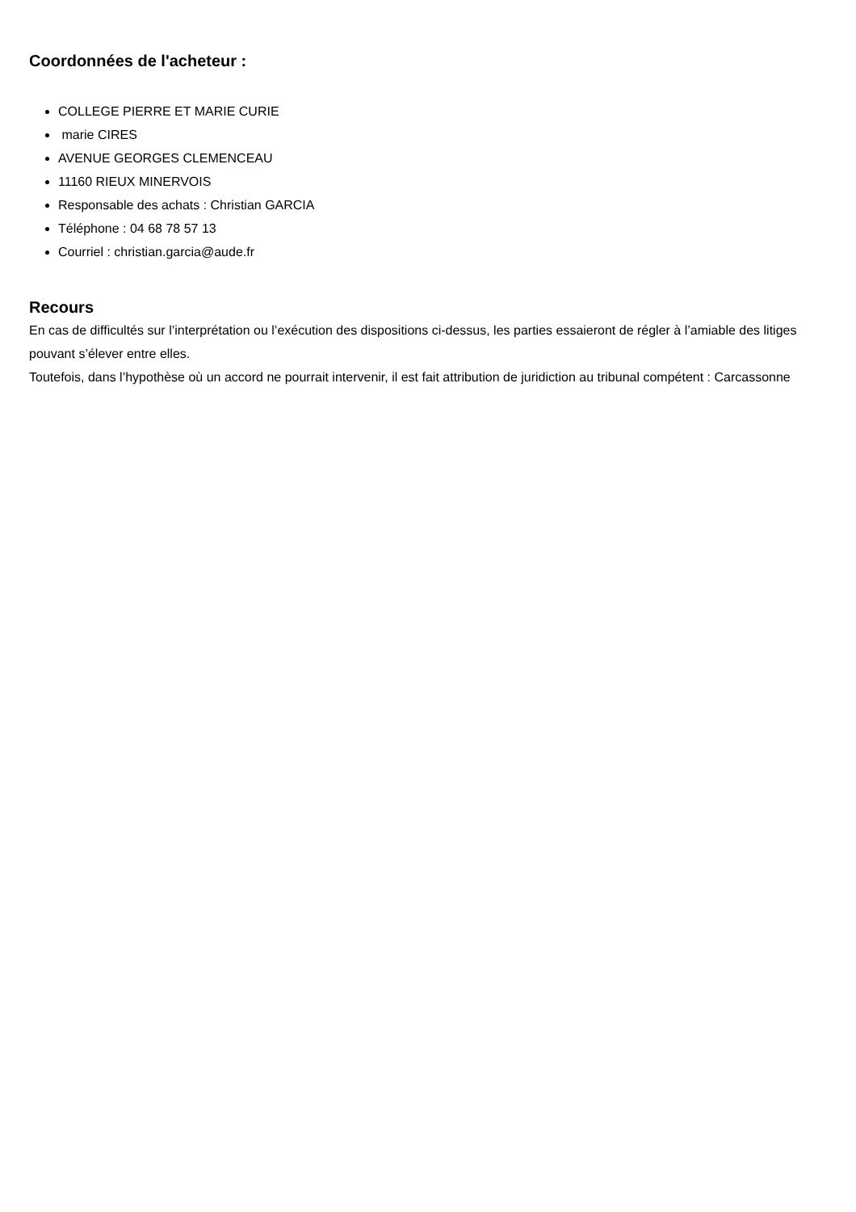Coordonnées de l'acheteur :
COLLEGE PIERRE ET MARIE CURIE
marie CIRES
AVENUE GEORGES CLEMENCEAU
11160 RIEUX MINERVOIS
Responsable des achats : Christian GARCIA
Téléphone : 04 68 78 57 13
Courriel : christian.garcia@aude.fr
Recours
En cas de difficultés sur l’interprétation ou l’exécution des dispositions ci-dessus, les parties essaieront de régler à l’amiable des litiges pouvant s’élever entre elles.
Toutefois, dans l’hypothèse où un accord ne pourrait intervenir, il est fait attribution de juridiction au tribunal compétent : Carcassonne